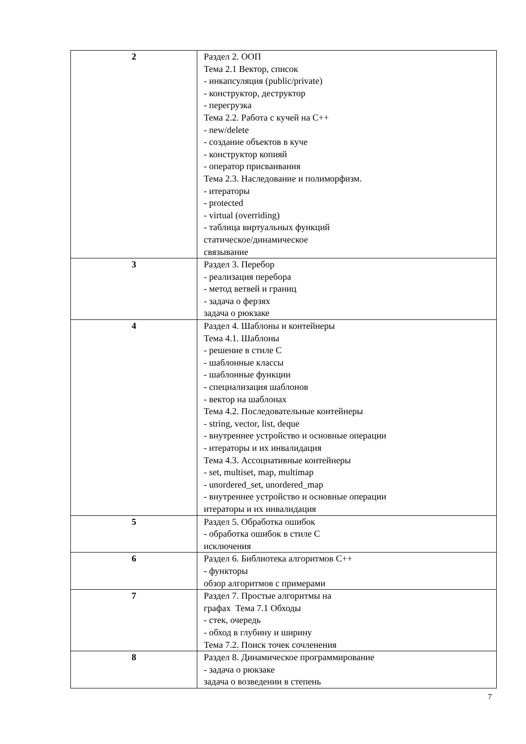| 2 | Раздел 2. ООП Тема 2.1 Вектор, список - инкапсуляция (public/private) - конструктор, деструктор - перегрузка Тема 2.2. Работа с кучей на С++ - new/delete - создание объектов в куче - конструктор копияй - оператор присваивания Тема 2.3. Наследование и полиморфизм. - итераторы - protected - virtual (overriding) - таблица виртуальных функций статическое/динамическое связывание |
| 3 | Раздел 3. Перебор - реализация перебора - метод ветвей и границ - задача о ферзях задача о рюкзаке |
| 4 | Раздел 4. Шаблоны и контейнеры Тема 4.1. Шаблоны - решение в стиле С - шаблонные классы - шаблонные функции - специализация шаблонов - вектор на шаблонах Тема 4.2. Последовательные контейнеры - string, vector, list, deque - внутреннее устройство и основные операции - итераторы и их инвалидация Тема 4.3. Ассоциативные контейнеры - set, multiset, map, multimap - unordered_set, unordered_map - внутреннее устройство и основные операции итераторы и их инвалидация |
| 5 | Раздел 5. Обработка ошибок - обработка ошибок в стиле С исключения |
| 6 | Раздел 6. Библиотека алгоритмов С++ - функторы обзор алгоритмов с примерами |
| 7 | Раздел 7. Простые алгоритмы на графах Тема 7.1 Обходы - стек, очередь - обход в глубину и ширину Тема 7.2. Поиск точек сочленения |
| 8 | Раздел 8. Динамическое программирование - задача о рюкзаке задача о возведении в степень |
7